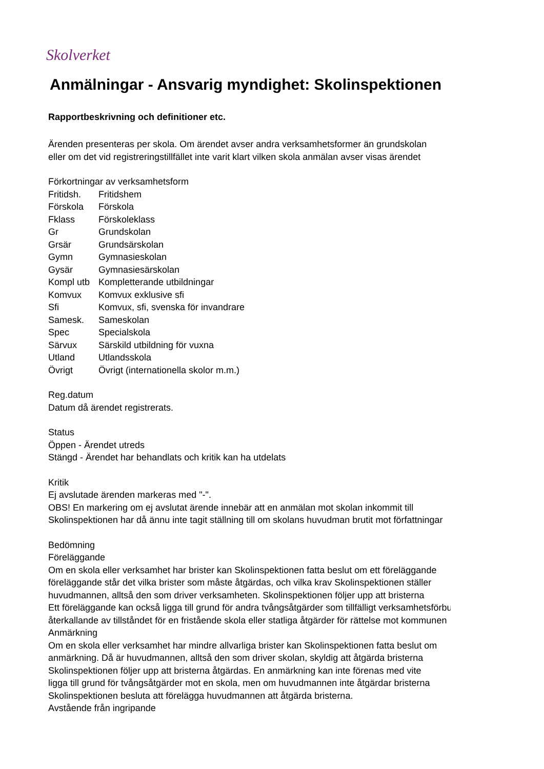Skolverket
Anmälningar - Ansvarig myndighet: Skolinspektionen
Rapportbeskrivning och definitioner etc.
Ärenden presenteras per skola. Om ärendet avser andra verksamhetsformer än grundskolan
eller om det vid registreringstillfället inte varit klart vilken skola anmälan avser visas ärendet
Förkortningar av verksamhetsform
| Fritidsh. | Fritidshem |
| Förskola | Förskola |
| Fklass | Förskoleklass |
| Gr | Grundskolan |
| Grsär | Grundsärskolan |
| Gymn | Gymnasieskolan |
| Gysär | Gymnasiesärskolan |
| Kompl utb | Kompletterande utbildningar |
| Komvux | Komvux exklusive sfi |
| Sfi | Komvux, sfi, svenska för invandrare |
| Samesk. | Sameskolan |
| Spec | Specialskola |
| Särvux | Särskild utbildning för vuxna |
| Utland | Utlandsskola |
| Övrigt | Övrigt (internationella skolor m.m.) |
Reg.datum
Datum då ärendet registrerats.
Status
Öppen - Ärendet utreds
Stängd - Ärendet har behandlats och kritik kan ha utdelats
Kritik
Ej avslutade ärenden markeras med "-".
OBS! En markering om ej avslutat ärende innebär att en anmälan mot skolan inkommit till
Skolinspektionen har då ännu inte tagit ställning till om skolans huvudman brutit mot författningar
Bedömning
Föreläggande
Om en skola eller verksamhet har brister kan Skolinspektionen fatta beslut om ett föreläggande
föreläggande står det vilka brister som måste åtgärdas, och vilka krav Skolinspektionen ställer
huvudmannen, alltså den som driver verksamheten. Skolinspektionen följer upp att bristerna
Ett föreläggande kan också ligga till grund för andra tvångsåtgärder som tillfälligt verksamhetsförbud
återkallande av tillståndet för en fristående skola eller statliga åtgärder för rättelse mot kommunen
Anmärkning
Om en skola eller verksamhet har mindre allvarliga brister kan Skolinspektionen fatta beslut om
anmärkning. Då är huvudmannen, alltså den som driver skolan, skyldig att åtgärda bristerna
Skolinspektionen följer upp att bristerna åtgärdas. En anmärkning kan inte förenas med vite
ligga till grund för tvångsåtgärder mot en skola, men om huvudmannen inte åtgärdar bristerna
Skolinspektionen besluta att förelägga huvudmannen att åtgärda bristerna.
Avstående från ingripande